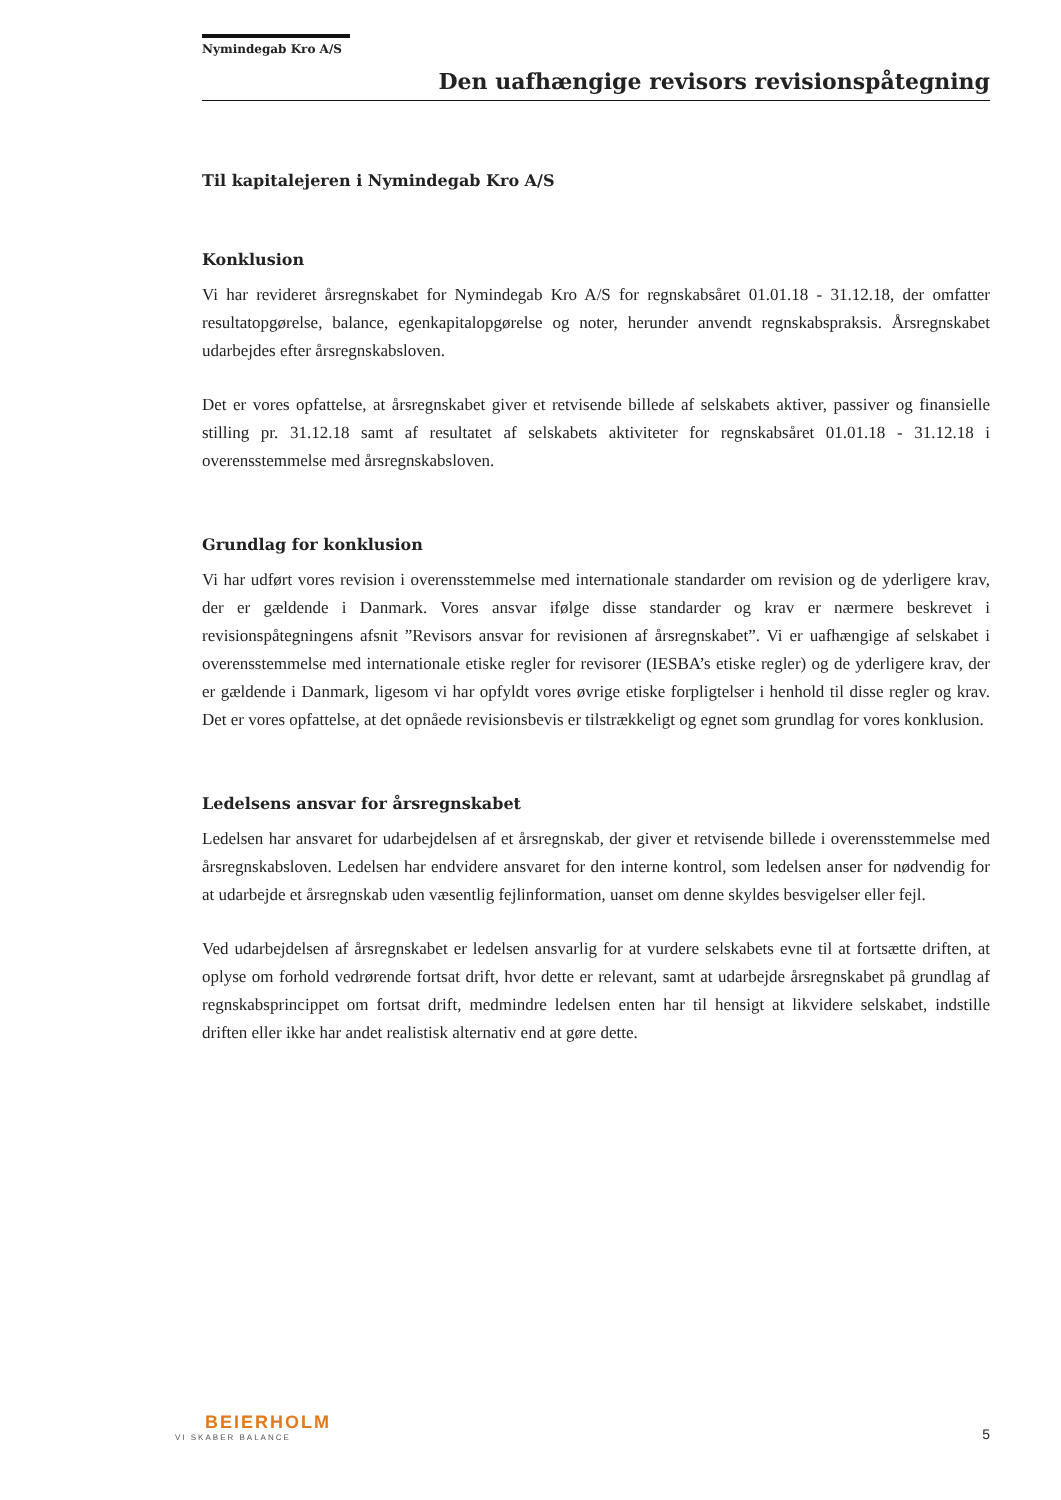Nymindegab Kro A/S
Den uafhængige revisors revisionspåtegning
Til kapitalejeren i Nymindegab Kro A/S
Konklusion
Vi har revideret årsregnskabet for Nymindegab Kro A/S for regnskabsåret 01.01.18 - 31.12.18, der omfatter resultatopgørelse, balance, egenkapitalopgørelse og noter, herunder anvendt regnskabspraksis. Årsregnskabet udarbejdes efter årsregnskabsloven.
Det er vores opfattelse, at årsregnskabet giver et retvisende billede af selskabets aktiver, passiver og finansielle stilling pr. 31.12.18 samt af resultatet af selskabets aktiviteter for regnskabsåret 01.01.18 - 31.12.18 i overensstemmelse med årsregnskabsloven.
Grundlag for konklusion
Vi har udført vores revision i overensstemmelse med internationale standarder om revision og de yderligere krav, der er gældende i Danmark. Vores ansvar ifølge disse standarder og krav er nærmere beskrevet i revisionspåtegningens afsnit ”Revisors ansvar for revisionen af årsregnskabet”. Vi er uafhængige af selskabet i overensstemmelse med internationale etiske regler for revisorer (IESBA’s etiske regler) og de yderligere krav, der er gældende i Danmark, ligesom vi har opfyldt vores øvrige etiske forpligtelser i henhold til disse regler og krav. Det er vores opfattelse, at det opnåede revisionsbevis er tilstrækkeligt og egnet som grundlag for vores konklusion.
Ledelsens ansvar for årsregnskabet
Ledelsen har ansvaret for udarbejdelsen af et årsregnskab, der giver et retvisende billede i overensstemmelse med årsregnskabsloven. Ledelsen har endvidere ansvaret for den interne kontrol, som ledelsen anser for nødvendig for at udarbejde et årsregnskab uden væsentlig fejlinformation, uanset om denne skyldes besvigelser eller fejl.
Ved udarbejdelsen af årsregnskabet er ledelsen ansvarlig for at vurdere selskabets evne til at fortsætte driften, at oplyse om forhold vedrørende fortsat drift, hvor dette er relevant, samt at udarbejde årsregnskabet på grundlag af regnskabsprincippet om fortsat drift, medmindre ledelsen enten har til hensigt at likvidere selskabet, indstille driften eller ikke har andet realistisk alternativ end at gøre dette.
BEIERHOLM
VI SKABER BALANCE
5